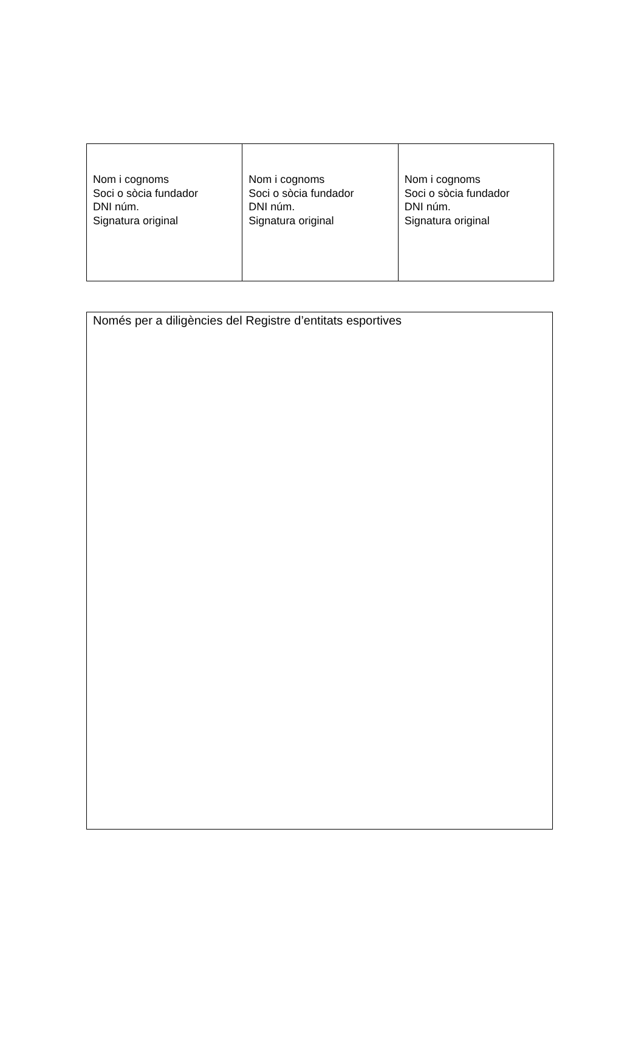| Nom i cognoms Soci o sòcia fundador DNI núm. Signatura original | Nom i cognoms Soci o sòcia fundador DNI núm. Signatura original | Nom i cognoms Soci o sòcia fundador DNI núm. Signatura original |
Només per a diligències del Registre d’entitats esportives